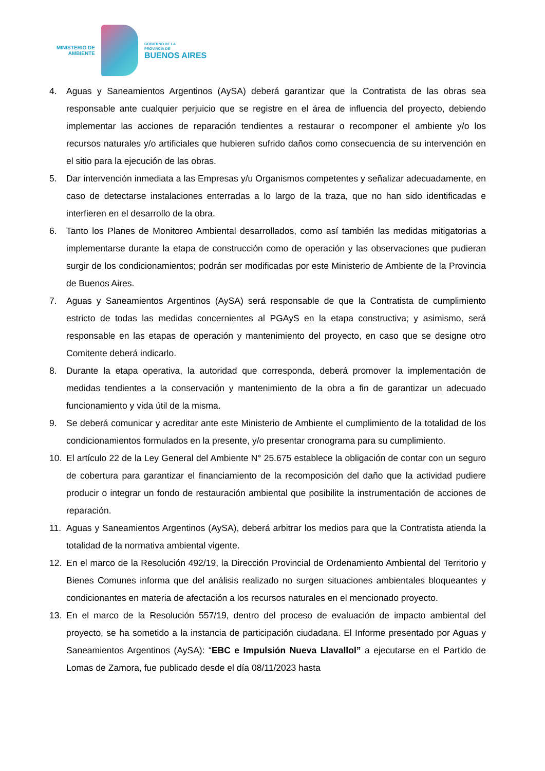MINISTERIO DE
AMBIENTE
GOBIERNO DE LA
PROVINCIA DE
BUENOS AIRES
4. Aguas y Saneamientos Argentinos (AySA) deberá garantizar que la Contratista de las obras sea responsable ante cualquier perjuicio que se registre en el área de influencia del proyecto, debiendo implementar las acciones de reparación tendientes a restaurar o recomponer el ambiente y/o los recursos naturales y/o artificiales que hubieren sufrido daños como consecuencia de su intervención en el sitio para la ejecución de las obras.
5. Dar intervención inmediata a las Empresas y/u Organismos competentes y señalizar adecuadamente, en caso de detectarse instalaciones enterradas a lo largo de la traza, que no han sido identificadas e interfieren en el desarrollo de la obra.
6. Tanto los Planes de Monitoreo Ambiental desarrollados, como así también las medidas mitigatorias a implementarse durante la etapa de construcción como de operación y las observaciones que pudieran surgir de los condicionamientos; podrán ser modificadas por este Ministerio de Ambiente de la Provincia de Buenos Aires.
7. Aguas y Saneamientos Argentinos (AySA) será responsable de que la Contratista de cumplimiento estricto de todas las medidas concernientes al PGAyS en la etapa constructiva; y asimismo, será responsable en las etapas de operación y mantenimiento del proyecto, en caso que se designe otro Comitente deberá indicarlo.
8. Durante la etapa operativa, la autoridad que corresponda, deberá promover la implementación de medidas tendientes a la conservación y mantenimiento de la obra a fin de garantizar un adecuado funcionamiento y vida útil de la misma.
9. Se deberá comunicar y acreditar ante este Ministerio de Ambiente el cumplimiento de la totalidad de los condicionamientos formulados en la presente, y/o presentar cronograma para su cumplimiento.
10. El artículo 22 de la Ley General del Ambiente N° 25.675 establece la obligación de contar con un seguro de cobertura para garantizar el financiamiento de la recomposición del daño que la actividad pudiere producir o integrar un fondo de restauración ambiental que posibilite la instrumentación de acciones de reparación.
11. Aguas y Saneamientos Argentinos (AySA), deberá arbitrar los medios para que la Contratista atienda la totalidad de la normativa ambiental vigente.
12. En el marco de la Resolución 492/19, la Dirección Provincial de Ordenamiento Ambiental del Territorio y Bienes Comunes informa que del análisis realizado no surgen situaciones ambientales bloqueantes y condicionantes en materia de afectación a los recursos naturales en el mencionado proyecto.
13. En el marco de la Resolución 557/19, dentro del proceso de evaluación de impacto ambiental del proyecto, se ha sometido a la instancia de participación ciudadana. El Informe presentado por Aguas y Saneamientos Argentinos (AySA): “EBC e Impulsión Nueva Llavallol” a ejecutarse en el Partido de Lomas de Zamora, fue publicado desde el día 08/11/2023 hasta